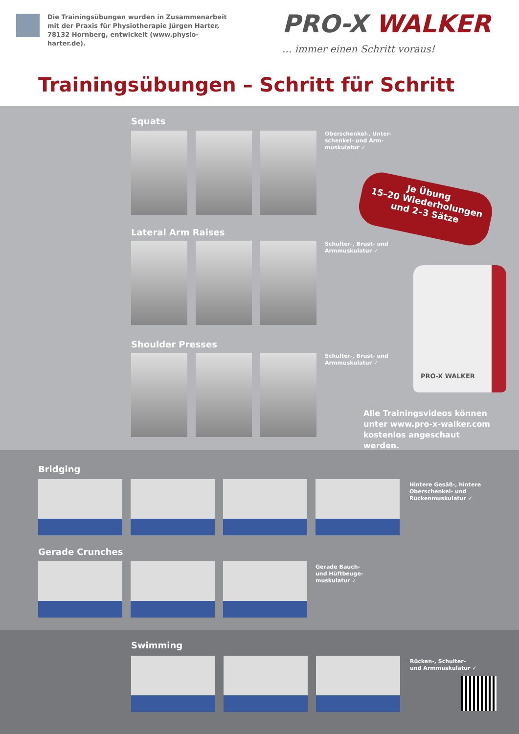Die Trainingsübungen wurden in Zusammenarbeit mit der Praxis für Physiotherapie Jürgen Harter, 78132 Hornberg, entwickelt (www.physio-harter.de).
PRO-X WALKER
... immer einen Schritt voraus!
Trainingsübungen – Schritt für Schritt
Squats
Oberschenkel-, Unter-
schenkel- und Arm-
muskulatur ✓
Je Übung
15–20 Wiederholungen
und 2–3 Sätze
Lateral Arm Raises
Schulter-, Brust- und
Armmuskulatur ✓
Shoulder Presses
Schulter-, Brust- und
Armmuskulatur ✓
PRO-X WALKER
Alle Trainingsvideos können unter www.pro-x-walker.com kostenlos angeschaut werden.
Bridging
Hintere Gesäß-, hintere
Oberschenkel- und
Rückenmuskulatur ✓
Gerade Crunches
Gerade Bauch-
und Hüftbeuge-
muskulatur ✓
Swimming
Rücken-, Schulter-
und Armmuskulatur ✓